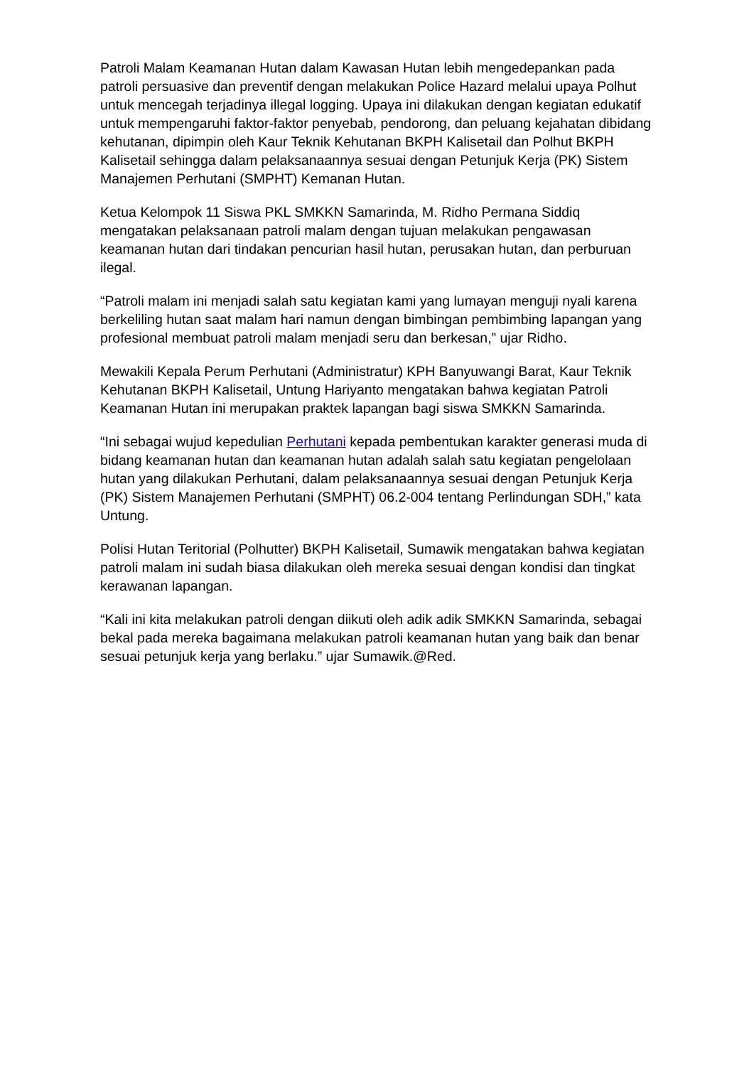Patroli Malam Keamanan Hutan dalam Kawasan Hutan lebih mengedepankan pada patroli persuasive dan preventif dengan melakukan Police Hazard melalui upaya Polhut untuk mencegah terjadinya illegal logging. Upaya ini dilakukan dengan kegiatan edukatif untuk mempengaruhi faktor-faktor penyebab, pendorong, dan peluang kejahatan dibidang kehutanan, dipimpin oleh Kaur Teknik Kehutanan BKPH Kalisetail dan Polhut BKPH Kalisetail sehingga dalam pelaksanaannya sesuai dengan Petunjuk Kerja (PK) Sistem Manajemen Perhutani (SMPHT) Kemanan Hutan.
Ketua Kelompok 11 Siswa PKL SMKKN Samarinda, M. Ridho Permana Siddiq mengatakan pelaksanaan patroli malam dengan tujuan melakukan pengawasan keamanan hutan dari tindakan pencurian hasil hutan, perusakan hutan, dan perburuan ilegal.
“Patroli malam ini menjadi salah satu kegiatan kami yang lumayan menguji nyali karena berkeliling hutan saat malam hari namun dengan bimbingan pembimbing lapangan yang profesional membuat patroli malam menjadi seru dan berkesan,” ujar Ridho.
Mewakili Kepala Perum Perhutani (Administratur) KPH Banyuwangi Barat, Kaur Teknik Kehutanan BKPH Kalisetail, Untung Hariyanto mengatakan bahwa kegiatan Patroli Keamanan Hutan ini merupakan praktek lapangan bagi siswa SMKKN Samarinda.
“Ini sebagai wujud kepedulian Perhutani kepada pembentukan karakter generasi muda di bidang keamanan hutan dan keamanan hutan adalah salah satu kegiatan pengelolaan hutan yang dilakukan Perhutani, dalam pelaksanaannya sesuai dengan Petunjuk Kerja (PK) Sistem Manajemen Perhutani (SMPHT) 06.2-004 tentang Perlindungan SDH,” kata Untung.
Polisi Hutan Teritorial (Polhutter) BKPH Kalisetail, Sumawik mengatakan bahwa kegiatan patroli malam ini sudah biasa dilakukan oleh mereka sesuai dengan kondisi dan tingkat kerawanan lapangan.
“Kali ini kita melakukan patroli dengan diikuti oleh adik adik SMKKN Samarinda, sebagai bekal pada mereka bagaimana melakukan patroli keamanan hutan yang baik dan benar sesuai petunjuk kerja yang berlaku.” ujar Sumawik.@Red.